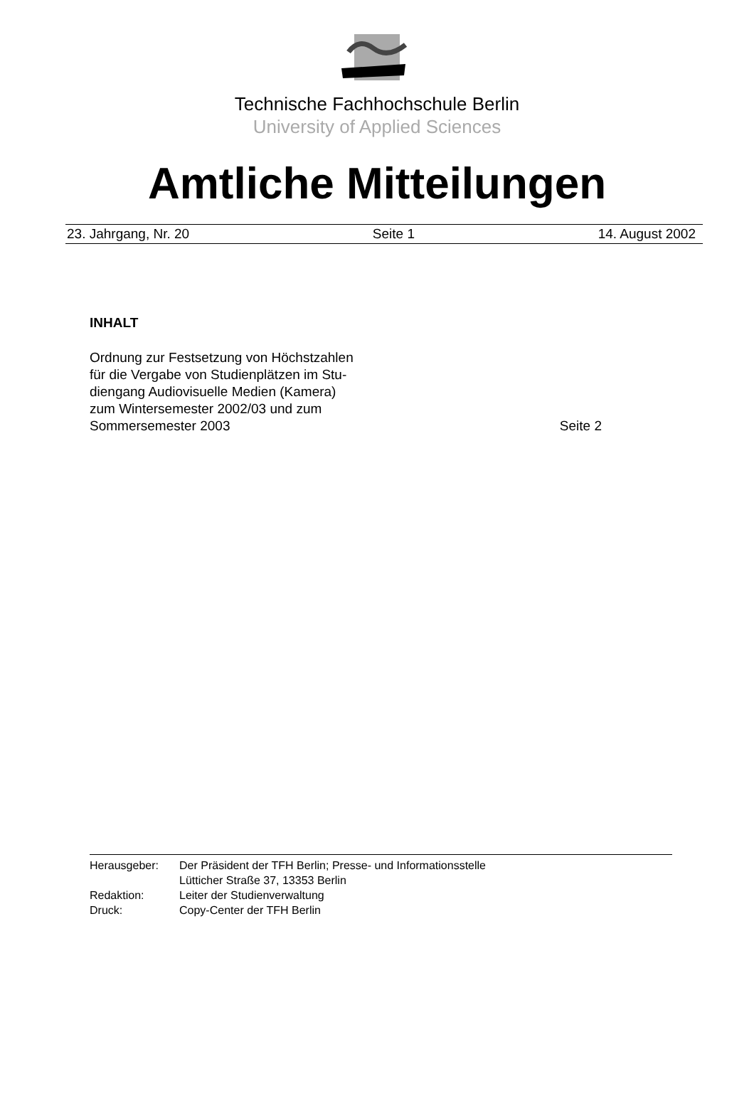Technische Fachhochschule Berlin
University of Applied Sciences
Amtliche Mitteilungen
23. Jahrgang, Nr. 20 Seite 1 14. August 2002
INHALT
Ordnung zur Festsetzung von Höchstzahlen
für die Vergabe von Studienplätzen im Stu-
diengang Audiovisuelle Medien (Kamera)
zum Wintersemester 2002/03 und zum
Sommersemester 2003 Seite 2
| Herausgeber: | Der Präsident der TFH Berlin; Presse- und Informationsstelle Lütticher Straße 37, 13353 Berlin |
| Redaktion: | Leiter der Studienverwaltung |
| Druck: | Copy-Center der TFH Berlin |